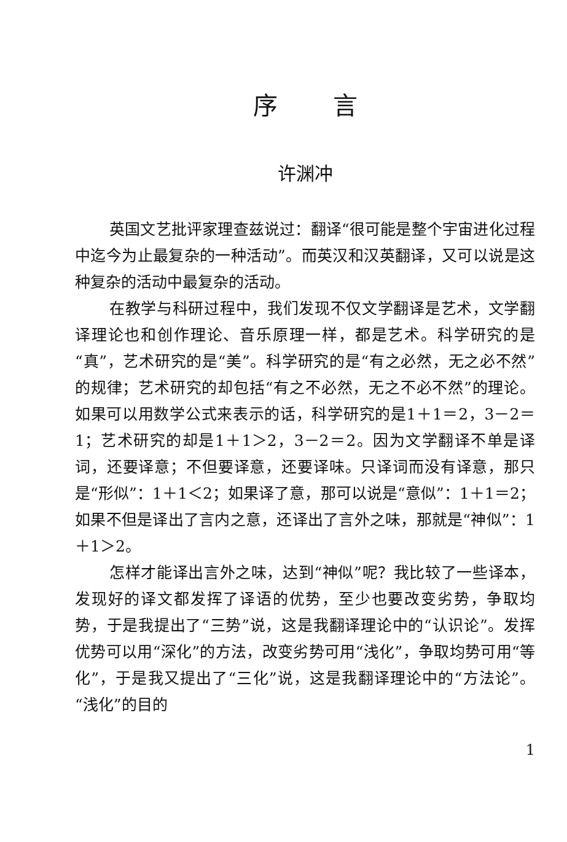序言
许渊冲
英国文艺批评家理查兹说过：翻译“很可能是整个宇宙进化过程中迄今为止最复杂的一种活动”。而英汉和汉英翻译，又可以说是这种复杂的活动中最复杂的活动。
在教学与科研过程中，我们发现不仅文学翻译是艺术，文学翻译理论也和创作理论、音乐原理一样，都是艺术。科学研究的是“真”，艺术研究的是“美”。科学研究的是“有之必然，无之必不然”的规律；艺术研究的却包括“有之不必然，无之不必不然”的理论。如果可以用数学公式来表示的话，科学研究的是1＋1＝2，3－2＝1；艺术研究的却是1＋1＞2，3－2＝2。因为文学翻译不单是译词，还要译意；不但要译意，还要译味。只译词而没有译意，那只是“形似”：1＋1＜2；如果译了意，那可以说是“意似”：1＋1＝2；如果不但是译出了言内之意，还译出了言外之味，那就是“神似”：1＋1＞2。
怎样才能译出言外之味，达到“神似”呢？我比较了一些译本，发现好的译文都发挥了译语的优势，至少也要改变劣势，争取均势，于是我提出了“三势”说，这是我翻译理论中的“认识论”。发挥优势可以用“深化”的方法，改变劣势可用“浅化”，争取均势可用“等化”，于是我又提出了“三化”说，这是我翻译理论中的“方法论”。“浅化”的目的
1